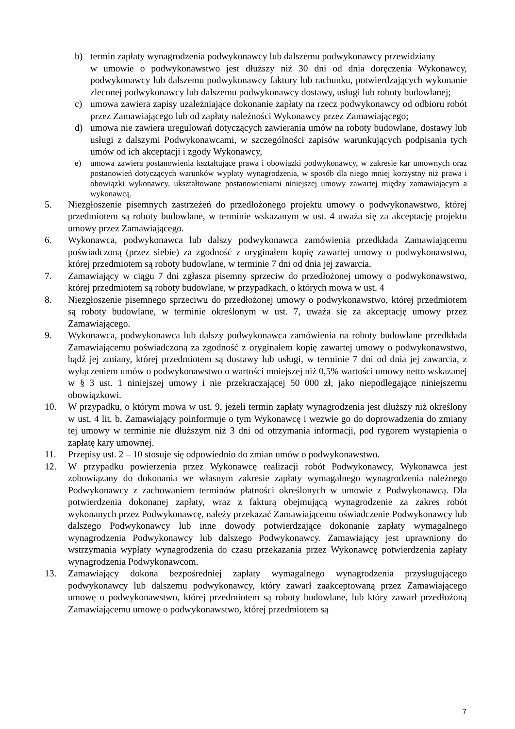b) termin zapłaty wynagrodzenia podwykonawcy lub dalszemu podwykonawcy przewidziany
w umowie o podwykonawstwo jest dłuższy niż 30 dni od dnia doręczenia Wykonawcy, podwykonawcy lub dalszemu podwykonawcy faktury lub rachunku, potwierdzających wykonanie zleconej podwykonawcy lub dalszemu podwykonawcy dostawy, usługi lub roboty budowlanej;
c) umowa zawiera zapisy uzależniające dokonanie zapłaty na rzecz podwykonawcy od odbioru robót przez Zamawiającego lub od zapłaty należności Wykonawcy przez Zamawiającego;
d) umowa nie zawiera uregulowań dotyczących zawierania umów na roboty budowlane, dostawy lub usługi z dalszymi Podwykonawcami, w szczególności zapisów warunkujących podpisania tych umów od ich akceptacji i zgody Wykonawcy,
e) umowa zawiera postanowienia kształtujące prawa i obowiązki podwykonawcy, w zakresie kar umownych oraz postanowień dotyczących warunków wypłaty wynagrodzenia, w sposób dla niego mniej korzystny niż prawa i obowiązki wykonawcy, ukształtowane postanowieniami niniejszej umowy zawartej między zamawiającym a wykonawcą.
5. Niezgłoszenie pisemnych zastrzeżeń do przedłożonego projektu umowy o podwykonawstwo, której przedmiotem są roboty budowlane, w terminie wskazanym w ust. 4 uważa się za akceptację projektu umowy przez Zamawiającego.
6. Wykonawca, podwykonawca lub dalszy podwykonawca zamówienia przedkłada Zamawiającemu poświadczoną (przez siebie) za zgodność z oryginałem kopię zawartej umowy o podwykonawstwo, której przedmiotem są roboty budowlane, w terminie 7 dni od dnia jej zawarcia.
7. Zamawiający w ciągu 7 dni zgłasza pisemny sprzeciw do przedłożonej umowy o podwykonawstwo, której przedmiotem są roboty budowlane, w przypadkach, o których mowa w ust. 4
8. Niezgłoszenie pisemnego sprzeciwu do przedłożonej umowy o podwykonawstwo, której przedmiotem są roboty budowlane, w terminie określonym w ust. 7, uważa się za akceptację umowy przez Zamawiającego.
9. Wykonawca, podwykonawca lub dalszy podwykonawca zamówienia na roboty budowlane przedkłada Zamawiającemu poświadczoną za zgodność z oryginałem kopię zawartej umowy o podwykonawstwo, bądź jej zmiany, której przedmiotem są dostawy lub usługi, w terminie 7 dni od dnia jej zawarcia, z wyłączeniem umów o podwykonawstwo o wartości mniejszej niż 0,5% wartości umowy netto wskazanej w § 3 ust. 1 niniejszej umowy i nie przekraczającej 50 000 zł, jako niepodlegające niniejszemu obowiązkowi.
10. W przypadku, o którym mowa w ust. 9, jeżeli termin zapłaty wynagrodzenia jest dłuższy niż określony w ust. 4 lit. b, Zamawiający poinformuje o tym Wykonawcę i wezwie go do doprowadzenia do zmiany tej umowy w terminie nie dłuższym niż 3 dni od otrzymania informacji, pod rygorem wystąpienia o zapłatę kary umownej.
11. Przepisy ust. 2 – 10 stosuje się odpowiednio do zmian umów o podwykonawstwo.
12. W przypadku powierzenia przez Wykonawcę realizacji robót Podwykonawcy, Wykonawca jest zobowiązany do dokonania we własnym zakresie zapłaty wymagalnego wynagrodzenia należnego Podwykonawcy z zachowaniem terminów płatności określonych w umowie z Podwykonawcą. Dla potwierdzenia dokonanej zapłaty, wraz z fakturą obejmującą wynagrodzenie za zakres robót wykonanych przez Podwykonawcę, należy przekazać Zamawiającemu oświadczenie Podwykonawcy lub dalszego Podwykonawcy lub inne dowody potwierdzające dokonanie zapłaty wymagalnego wynagrodzenia Podwykonawcy lub dalszego Podwykonawcy. Zamawiający jest uprawniony do wstrzymania wypłaty wynagrodzenia do czasu przekazania przez Wykonawcę potwierdzenia zapłaty wynagrodzenia Podwykonawcom.
13. Zamawiający dokona bezpośredniej zapłaty wymagalnego wynagrodzenia przysługującego podwykonawcy lub dalszemu podwykonawcy, który zawarł zaakceptowaną przez Zamawiającego umowę o podwykonawstwo, której przedmiotem są roboty budowlane, lub który zawarł przedłożoną Zamawiającemu umowę o podwykonawstwo, której przedmiotem są
7